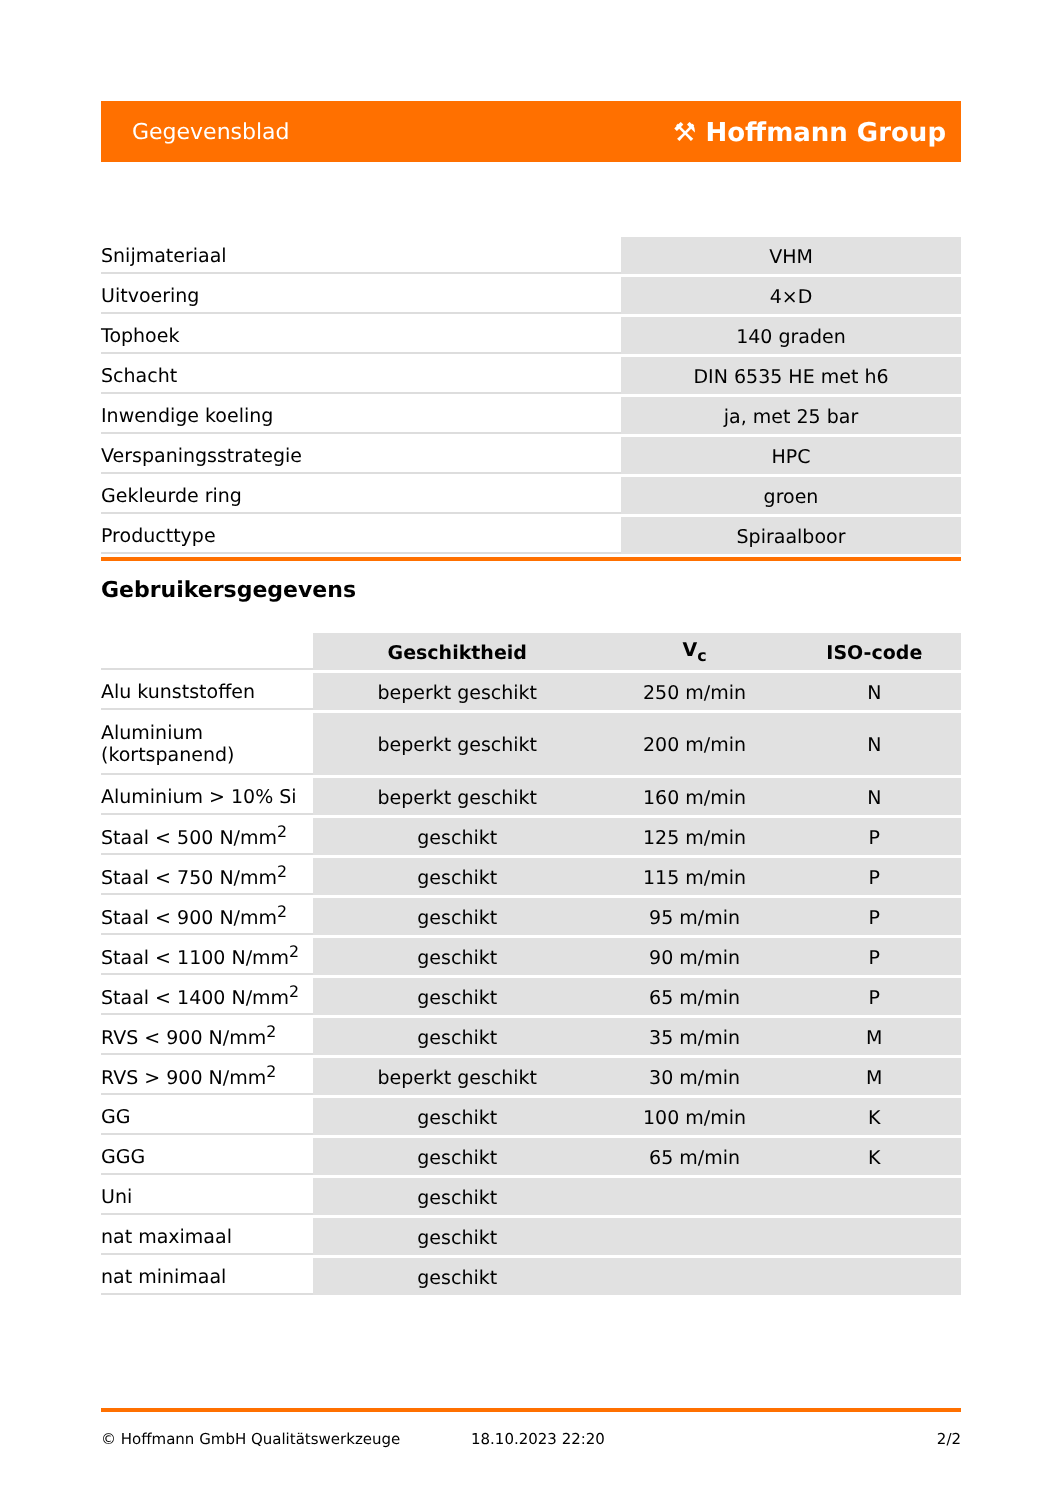Gegevensblad ⚒ Hoffmann Group
| Snijmateriaal | VHM |
| Uitvoering | 4×D |
| Tophoek | 140 graden |
| Schacht | DIN 6535 HE met h6 |
| Inwendige koeling | ja, met 25 bar |
| Verspaningsstrategie | HPC |
| Gekleurde ring | groen |
| Producttype | Spiraalboor |
Gebruikersgegevens
| | Geschiktheid | V<sub>c</sub> | ISO-code |
| Alu kunststoffen | beperkt geschikt | 250 m/min | N |
| Aluminium (kortspanend) | beperkt geschikt | 200 m/min | N |
| Aluminium > 10% Si | beperkt geschikt | 160 m/min | N |
| Staal < 500 N/mm<sup>2</sup> | geschikt | 125 m/min | P |
| Staal < 750 N/mm<sup>2</sup> | geschikt | 115 m/min | P |
| Staal < 900 N/mm<sup>2</sup> | geschikt | 95 m/min | P |
| Staal < 1100 N/mm<sup>2</sup> | geschikt | 90 m/min | P |
| Staal < 1400 N/mm<sup>2</sup> | geschikt | 65 m/min | P |
| RVS < 900 N/mm<sup>2</sup> | geschikt | 35 m/min | M |
| RVS > 900 N/mm<sup>2</sup> | beperkt geschikt | 30 m/min | M |
| GG | geschikt | 100 m/min | K |
| GGG | geschikt | 65 m/min | K |
| Uni | geschikt | | |
| nat maximaal | geschikt | | |
| nat minimaal | geschikt | | |
© Hoffmann GmbH Qualitätswerkzeuge 18.10.2023 22:20 2/2